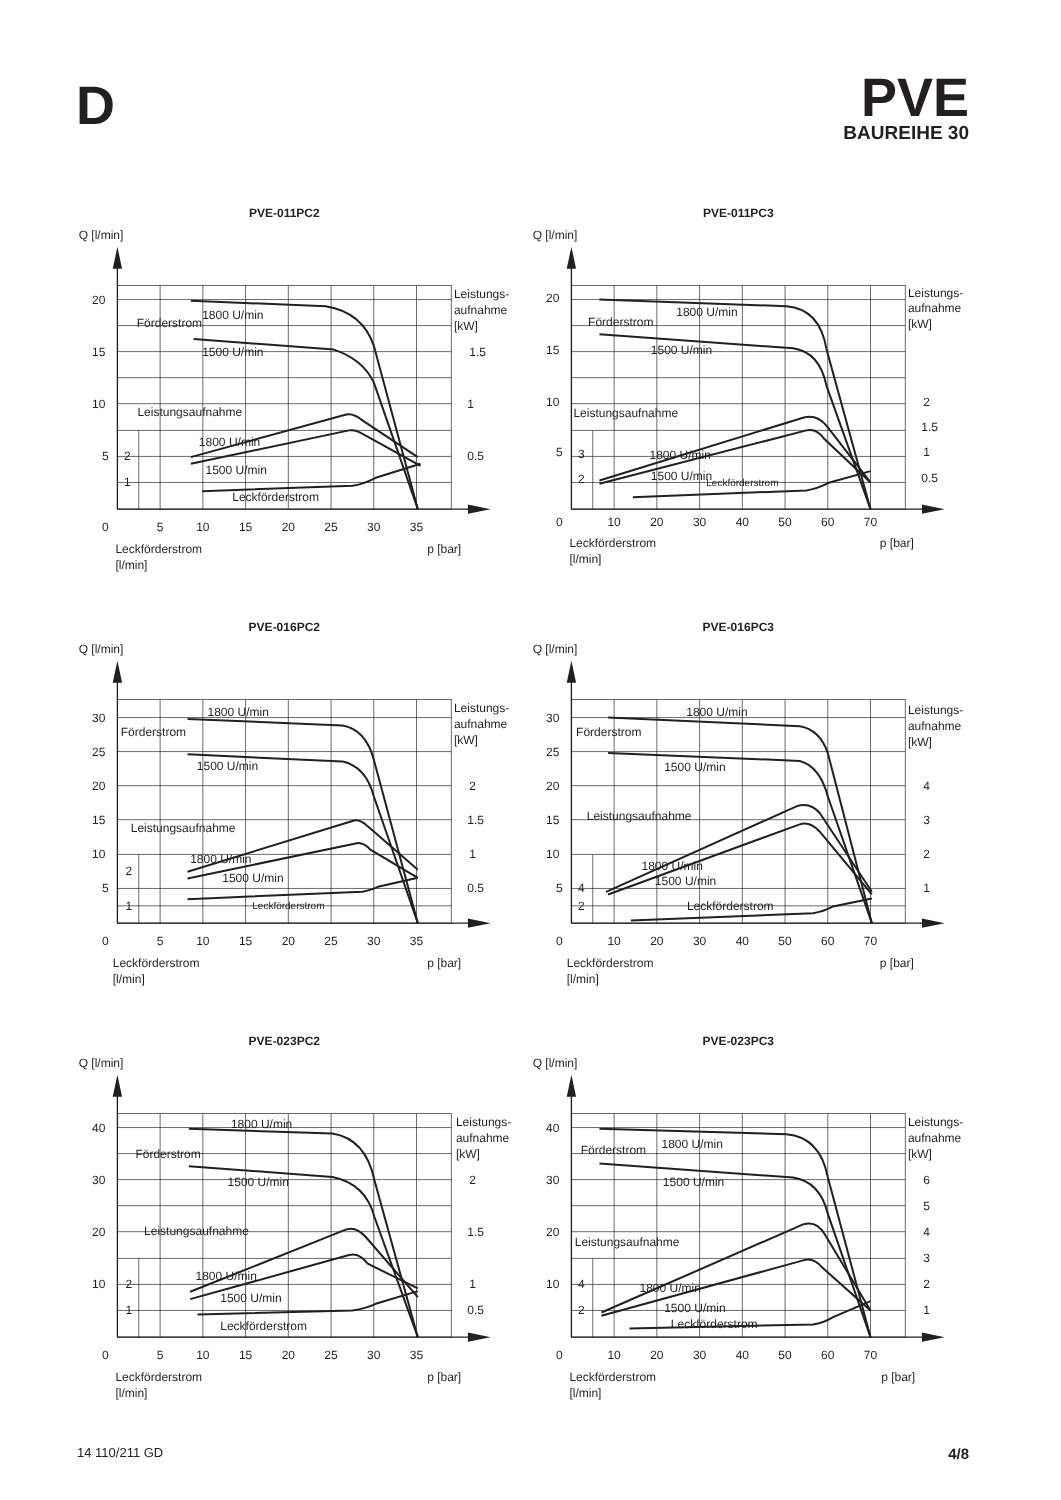D
PVE
BAUREIHE 30
PVE-011PC2
Q [l/min]
20
15
10
5
0
2
1
5
10
15
20
25
30
35
Leistungs-
aufnahme
[kW]
1.5
1
0.5
1800 U/min
Förderstrom
1500 U/min
Leistungsaufnahme
1800 U/min
1500 U/min
Leckförderstrom
Leckförderstrom
[l/min]
p [bar]
PVE-011PC3
Q [l/min]
20
15
10
5
0
3
2
10
20
30
40
50
60
70
Leistungs-
aufnahme
[kW]
2
1.5
1
0.5
1800 U/min
Förderstrom
1500 U/min
Leistungsaufnahme
1800 U/min
1500 U/min
Leckförderstrom
Leckförderstrom
[l/min]
p [bar]
PVE-016PC2
Q [l/min]
30
25
20
15
10
5
0
2
1
5
10
15
20
25
30
35
Leistungs-
aufnahme
[kW]
2
1.5
1
0.5
1800 U/min
Förderstrom
1500 U/min
Leistungsaufnahme
1800 U/min
1500 U/min
Leckförderstrom
Leckförderstrom
[l/min]
p [bar]
PVE-016PC3
Q [l/min]
30
25
20
15
10
5
0
4
2
10
20
30
40
50
60
70
Leistungs-
aufnahme
[kW]
4
3
2
1
1800 U/min
Förderstrom
1500 U/min
Leistungsaufnahme
1800 U/min
1500 U/min
Leckförderstrom
Leckförderstrom
[l/min]
p [bar]
PVE-023PC2
Q [l/min]
40
30
20
10
0
2
1
5
10
15
20
25
30
35
Leistungs-
aufnahme
[kW]
2
1.5
1
0.5
1800 U/min
Förderstrom
1500 U/min
Leistungsaufnahme
1800 U/min
1500 U/min
Leckförderstrom
Leckförderstrom
[l/min]
p [bar]
PVE-023PC3
Q [l/min]
40
30
20
10
0
4
2
10
20
30
40
50
60
70
Leistungs-
aufnahme
[kW]
6
5
4
3
2
1
Förderstrom
1800 U/min
1500 U/min
Leistungsaufnahme
1800 U/min
1500 U/min
Leckförderstrom
Leckförderstrom
[l/min]
p [bar]
14 110/211 GD 4/8